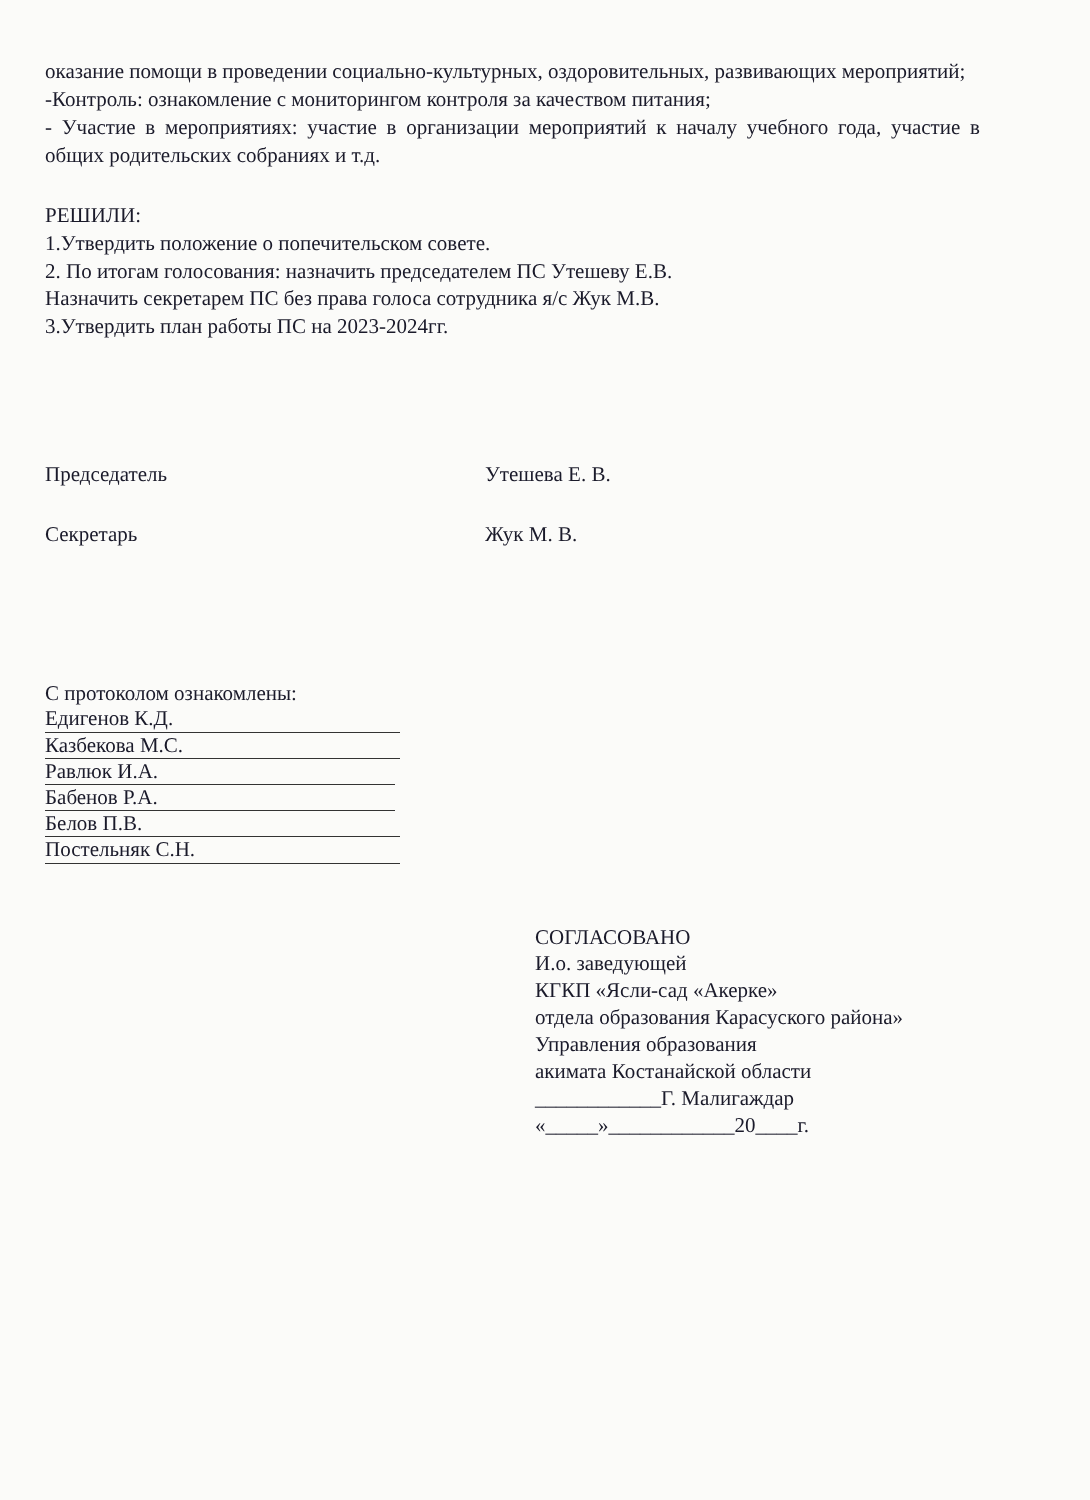оказание помощи в проведении социально-культурных, оздоровительных, развивающих мероприятий;
-Контроль: ознакомление с мониторингом контроля за качеством питания;
- Участие в мероприятиях: участие в организации мероприятий к началу учебного года, участие в общих родительских собраниях и т.д.
РЕШИЛИ:
1.Утвердить положение о попечительском совете.
2. По итогам голосования: назначить председателем ПС Утешеву Е.В.
Назначить секретарем ПС без права голоса сотрудника я/с Жук М.В.
3.Утвердить план работы ПС на 2023-2024гг.
Председатель Утешева Е. В.
Секретарь Жук М. В.
С протоколом ознакомлены:
Едигенов К.Д.
Казбекова М.С.
Равлюк И.А.
Бабенов Р.А.
Белов П.В.
Постельняк С.Н.
СОГЛАСОВАНО
И.о. заведующей
КГКП «Ясли-сад «Акерке»
отдела образования Карасуского района»
Управления образования
акимата Костанайской области
____________Г. Малигаждар
«_____»____________20____г.